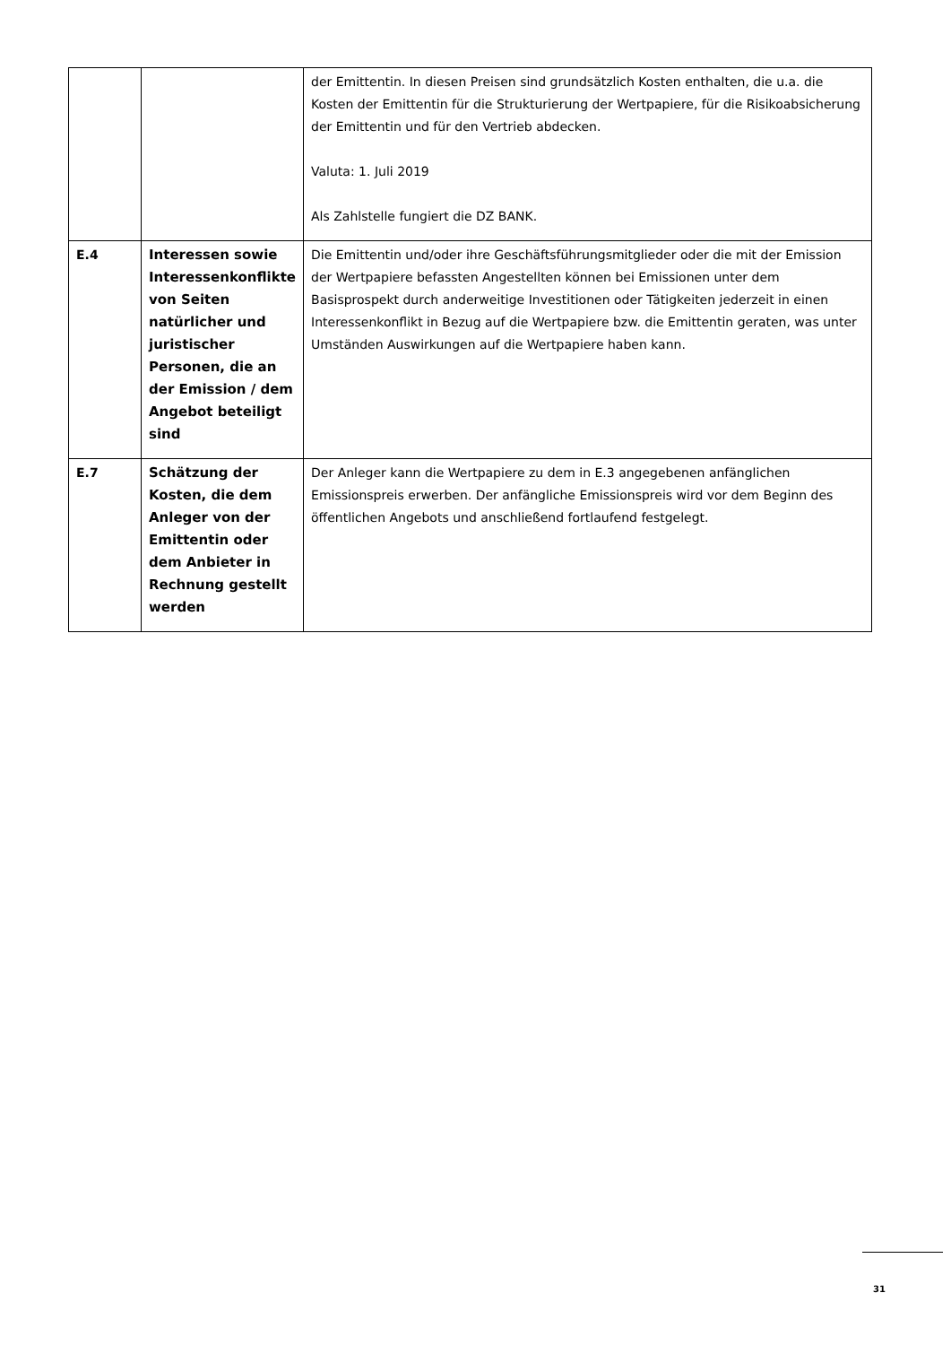| | | der Emittentin. In diesen Preisen sind grundsätzlich Kosten enthalten, die u.a. die Kosten der Emittentin für die Strukturierung der Wertpapiere, für die Risikoabsicherung der Emittentin und für den Vertrieb abdecken. Valuta: 1. Juli 2019 Als Zahlstelle fungiert die DZ BANK. |
| E.4 | Interessen sowie Interessenkonflikte von Seiten natürlicher und juristischer Personen, die an der Emission / dem Angebot beteiligt sind | Die Emittentin und/oder ihre Geschäftsführungsmitglieder oder die mit der Emission der Wertpapiere befassten Angestellten können bei Emissionen unter dem Basisprospekt durch anderweitige Investitionen oder Tätigkeiten jederzeit in einen Interessenkonflikt in Bezug auf die Wertpapiere bzw. die Emittentin geraten, was unter Umständen Auswirkungen auf die Wertpapiere haben kann. |
| E.7 | Schätzung der Kosten, die dem Anleger von der Emittentin oder dem Anbieter in Rechnung gestellt werden | Der Anleger kann die Wertpapiere zu dem in E.3 angegebenen anfänglichen Emissionspreis erwerben. Der anfängliche Emissionspreis wird vor dem Beginn des öffentlichen Angebots und anschließend fortlaufend festgelegt. |
31